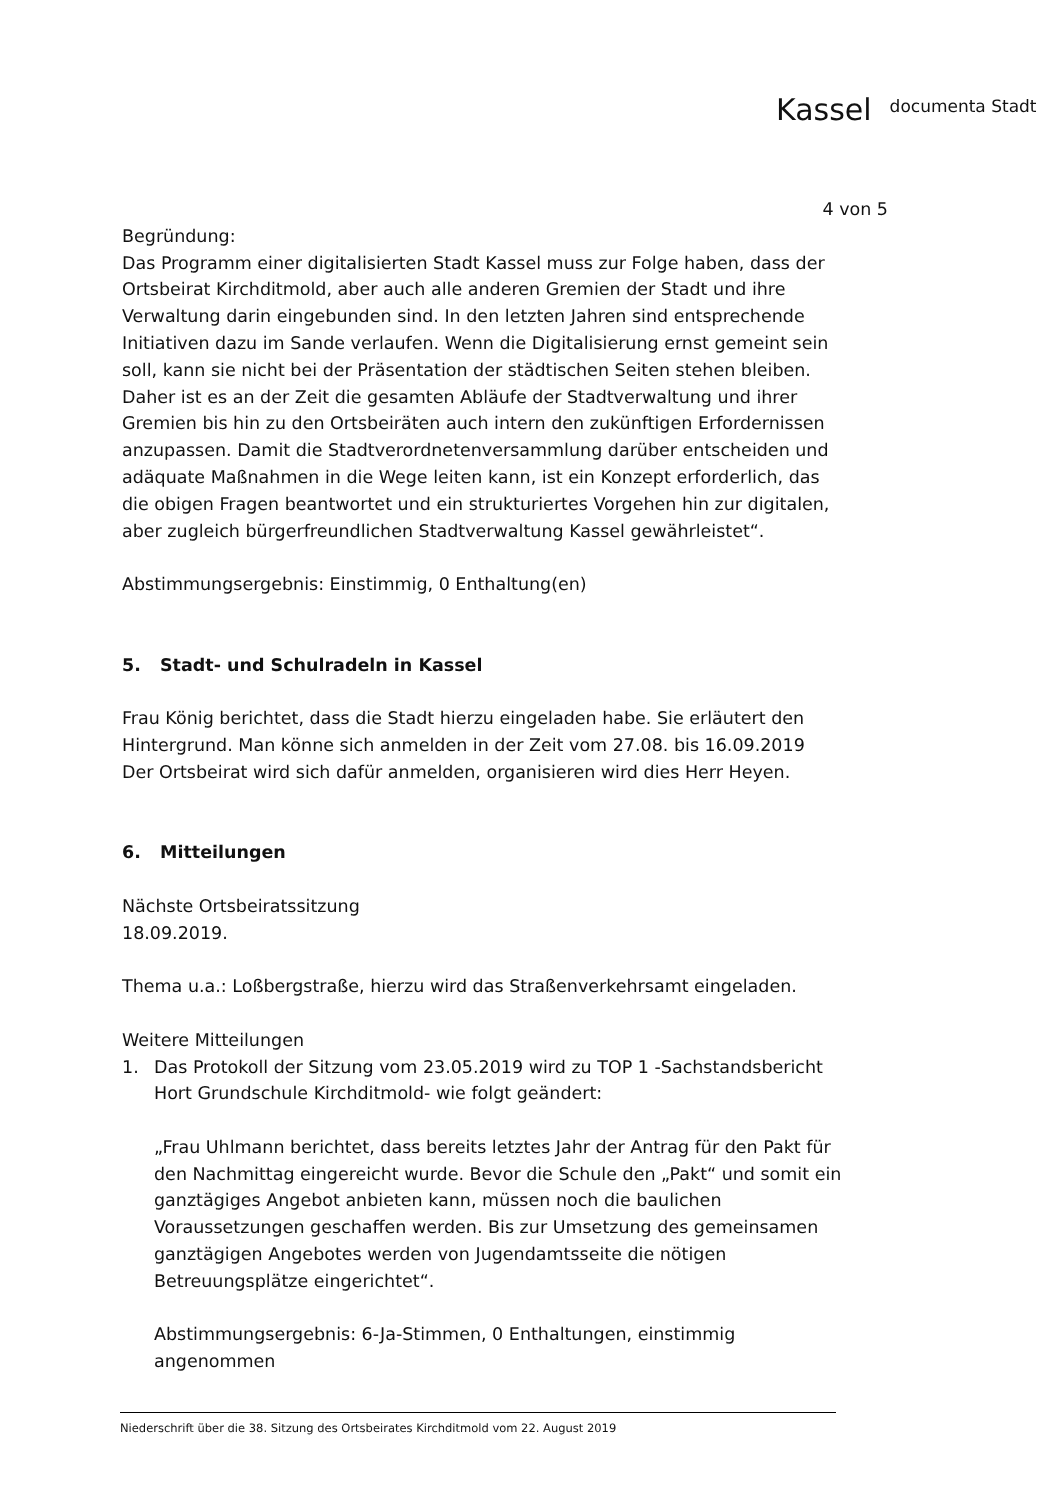Kassel documenta Stadt
4 von 5
Begründung:
Das Programm einer digitalisierten Stadt Kassel muss zur Folge haben, dass der Ortsbeirat Kirchditmold, aber auch alle anderen Gremien der Stadt und ihre Verwaltung darin eingebunden sind. In den letzten Jahren sind entsprechende Initiativen dazu im Sande verlaufen. Wenn die Digitalisierung ernst gemeint sein soll, kann sie nicht bei der Präsentation der städtischen Seiten stehen bleiben. Daher ist es an der Zeit die gesamten Abläufe der Stadtverwaltung und ihrer Gremien bis hin zu den Ortsbeiräten auch intern den zukünftigen Erfordernissen anzupassen. Damit die Stadtverordnetenversammlung darüber entscheiden und adäquate Maßnahmen in die Wege leiten kann, ist ein Konzept erforderlich, das die obigen Fragen beantwortet und ein strukturiertes Vorgehen hin zur digitalen, aber zugleich bürgerfreundlichen Stadtverwaltung Kassel gewährleistet“.
Abstimmungsergebnis: Einstimmig, 0 Enthaltung(en)
5. Stadt- und Schulradeln in Kassel
Frau König berichtet, dass die Stadt hierzu eingeladen habe. Sie erläutert den Hintergrund. Man könne sich anmelden in der Zeit vom 27.08. bis 16.09.2019
Der Ortsbeirat wird sich dafür anmelden, organisieren wird dies Herr Heyen.
6. Mitteilungen
Nächste Ortsbeiratssitzung
18.09.2019.
Thema u.a.: Loßbergstraße, hierzu wird das Straßenverkehrsamt eingeladen.
Weitere Mitteilungen
1. Das Protokoll der Sitzung vom 23.05.2019 wird zu TOP 1 -Sachstandsbericht Hort Grundschule Kirchditmold- wie folgt geändert:
„Frau Uhlmann berichtet, dass bereits letztes Jahr der Antrag für den Pakt für den Nachmittag eingereicht wurde. Bevor die Schule den „Pakt“ und somit ein ganztägiges Angebot anbieten kann, müssen noch die baulichen Voraussetzungen geschaffen werden. Bis zur Umsetzung des gemeinsamen ganztägigen Angebotes werden von Jugendamtsseite die nötigen Betreuungsplätze eingerichtet“.
Abstimmungsergebnis: 6-Ja-Stimmen, 0 Enthaltungen, einstimmig angenommen
Niederschrift über die 38. Sitzung des Ortsbeirates Kirchditmold vom 22. August 2019